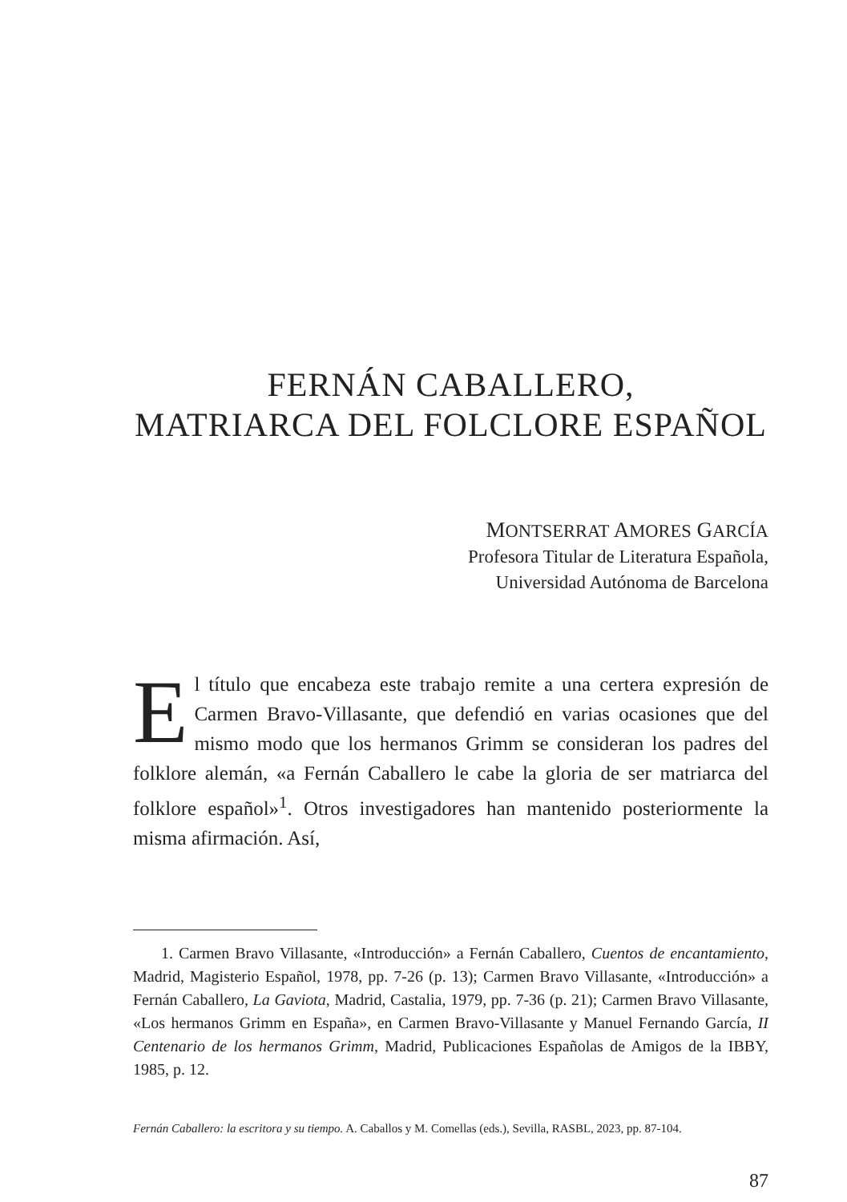FERNÁN CABALLERO,
MATRIARCA DEL FOLCLORE ESPAÑOL
MONTSERRAT AMORES GARCÍA
Profesora Titular de Literatura Española,
Universidad Autónoma de Barcelona
El título que encabeza este trabajo remite a una certera expresión de Carmen Bravo-Villasante, que defendió en varias ocasiones que del mismo modo que los hermanos Grimm se consideran los padres del folklore alemán, «a Fernán Caballero le cabe la gloria de ser matriarca del folklore español»<sup>1</sup>. Otros investigadores han mantenido posteriormente la misma afirmación. Así,
1. Carmen Bravo Villasante, «Introducción» a Fernán Caballero, Cuentos de encantamiento, Madrid, Magisterio Español, 1978, pp. 7-26 (p. 13); Carmen Bravo Villasante, «Introducción» a Fernán Caballero, La Gaviota, Madrid, Castalia, 1979, pp. 7-36 (p. 21); Carmen Bravo Villasante, «Los hermanos Grimm en España», en Carmen Bravo-Villasante y Manuel Fernando García, II Centenario de los hermanos Grimm, Madrid, Publicaciones Españolas de Amigos de la IBBY, 1985, p. 12.
Fernán Caballero: la escritora y su tiempo. A. Caballos y M. Comellas (eds.), Sevilla, RASBL, 2023, pp. 87-104.
87